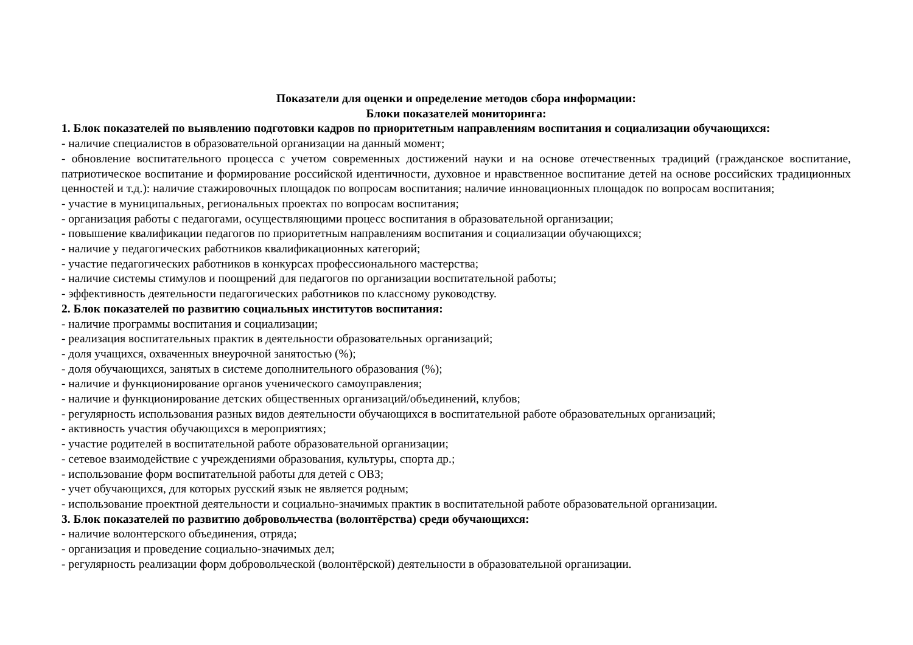Показатели для оценки и определение методов сбора информации:
Блоки показателей мониторинга:
1. Блок показателей по выявлению подготовки кадров по приоритетным направлениям воспитания и социализации обучающихся:
- наличие специалистов в образовательной организации на данный момент;
- обновление воспитательного процесса с учетом современных достижений науки и на основе отечественных традиций (гражданское воспитание, патриотическое воспитание и формирование российской идентичности, духовное и нравственное воспитание детей на основе российских традиционных ценностей и т.д.): наличие стажировочных площадок по вопросам воспитания; наличие инновационных площадок по вопросам воспитания;
- участие в муниципальных, региональных проектах по вопросам воспитания;
- организация работы с педагогами, осуществляющими процесс воспитания в образовательной организации;
- повышение квалификации педагогов по приоритетным направлениям воспитания и социализации обучающихся;
- наличие у педагогических работников квалификационных категорий;
- участие педагогических работников в конкурсах профессионального мастерства;
- наличие системы стимулов и поощрений для педагогов по организации воспитательной работы;
- эффективность деятельности педагогических работников по классному руководству.
2. Блок показателей по развитию социальных институтов воспитания:
- наличие программы воспитания и социализации;
- реализация воспитательных практик в деятельности образовательных организаций;
- доля учащихся, охваченных внеурочной занятостью (%);
- доля обучающихся, занятых в системе дополнительного образования (%);
- наличие и функционирование органов ученического самоуправления;
- наличие и функционирование детских общественных организаций/объединений, клубов;
- регулярность использования разных видов деятельности обучающихся в воспитательной работе образовательных организаций;
- активность участия обучающихся в мероприятиях;
- участие родителей в воспитательной работе образовательной организации;
- сетевое взаимодействие с учреждениями образования, культуры, спорта др.;
- использование форм воспитательной работы для детей с ОВЗ;
- учет обучающихся, для которых русский язык не является родным;
- использование проектной деятельности и социально-значимых практик в воспитательной работе образовательной организации.
3. Блок показателей по развитию добровольчества (волонтёрства) среди обучающихся:
- наличие волонтерского объединения, отряда;
- организация и проведение социально-значимых дел;
- регулярность реализации форм добровольческой (волонтёрской) деятельности в образовательной организации.